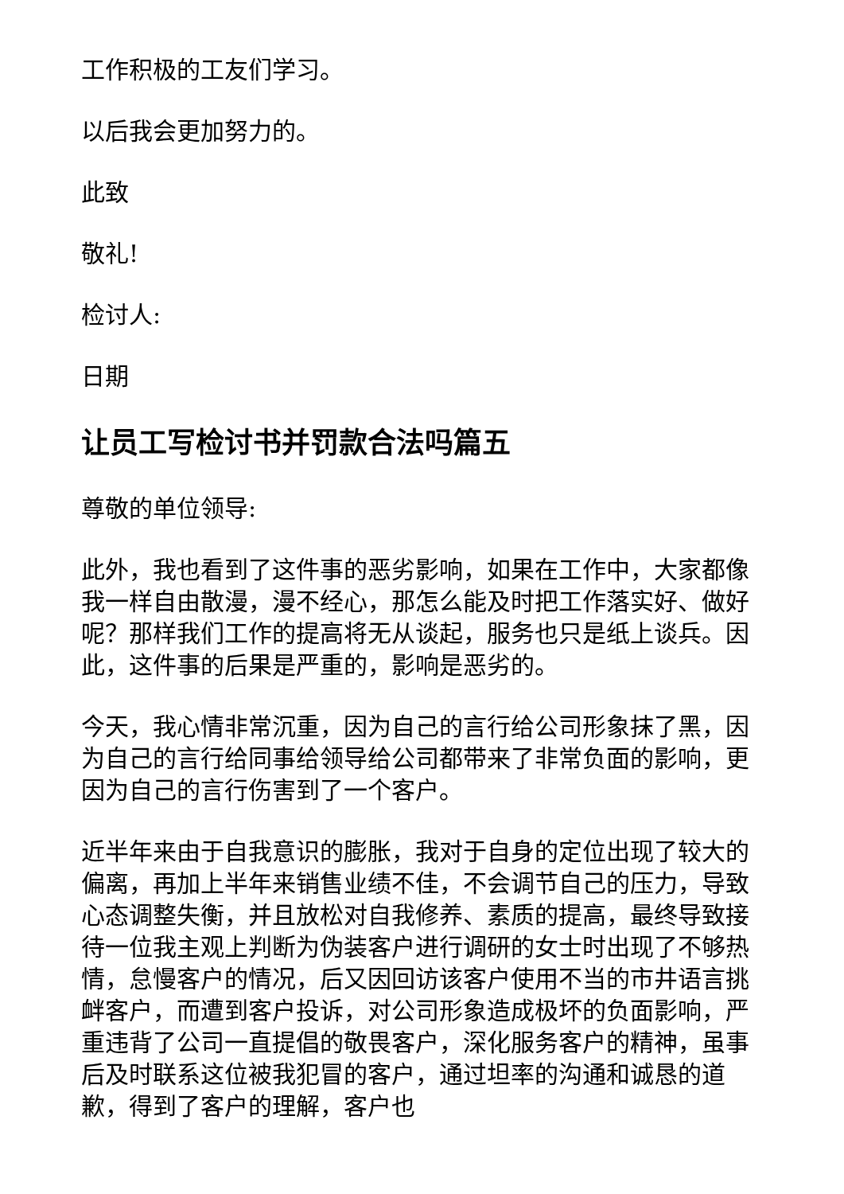工作积极的工友们学习。
以后我会更加努力的。
此致
敬礼!
检讨人:
日期
让员工写检讨书并罚款合法吗篇五
尊敬的单位领导:
此外，我也看到了这件事的恶劣影响，如果在工作中，大家都像我一样自由散漫，漫不经心，那怎么能及时把工作落实好、做好呢？那样我们工作的提高将无从谈起，服务也只是纸上谈兵。因此，这件事的后果是严重的，影响是恶劣的。
今天，我心情非常沉重，因为自己的言行给公司形象抹了黑，因为自己的言行给同事给领导给公司都带来了非常负面的影响，更因为自己的言行伤害到了一个客户。
近半年来由于自我意识的膨胀，我对于自身的定位出现了较大的偏离，再加上半年来销售业绩不佳，不会调节自己的压力，导致心态调整失衡，并且放松对自我修养、素质的提高，最终导致接待一位我主观上判断为伪装客户进行调研的女士时出现了不够热情，怠慢客户的情况，后又因回访该客户使用不当的市井语言挑衅客户，而遭到客户投诉，对公司形象造成极坏的负面影响，严重违背了公司一直提倡的敬畏客户，深化服务客户的精神，虽事后及时联系这位被我犯冒的客户，通过坦率的沟通和诚恳的道歉，得到了客户的理解，客户也